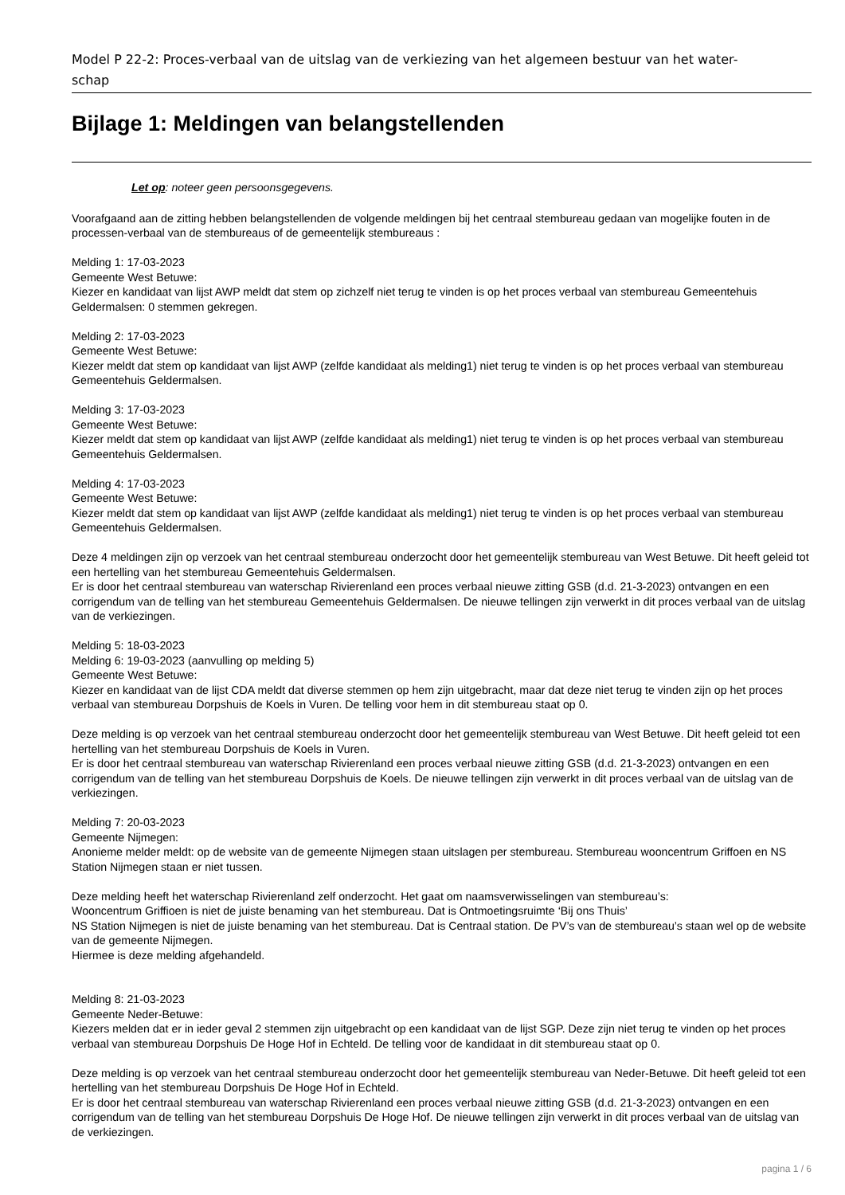Model P 22-2: Proces-verbaal van de uitslag van de verkiezing van het algemeen bestuur van het water-
schap
Bijlage 1: Meldingen van belangstellenden
Let op: noteer geen persoonsgegevens.
Voorafgaand aan de zitting hebben belangstellenden de volgende meldingen bij het centraal stembureau gedaan van mogelijke fouten in de processen-verbaal van de stembureaus of de gemeentelijk stembureaus :
Melding 1: 17-03-2023
Gemeente West Betuwe:
Kiezer en kandidaat van lijst AWP meldt dat stem op zichzelf niet terug te vinden is op het proces verbaal van stembureau Gemeentehuis Geldermalsen: 0 stemmen gekregen.
Melding 2: 17-03-2023
Gemeente West Betuwe:
Kiezer meldt dat stem op kandidaat van lijst AWP (zelfde kandidaat als melding1) niet terug te vinden is op het proces verbaal van stembureau Gemeentehuis Geldermalsen.
Melding 3: 17-03-2023
Gemeente West Betuwe:
Kiezer meldt dat stem op kandidaat van lijst AWP (zelfde kandidaat als melding1) niet terug te vinden is op het proces verbaal van stembureau Gemeentehuis Geldermalsen.
Melding 4: 17-03-2023
Gemeente West Betuwe:
Kiezer meldt dat stem op kandidaat van lijst AWP (zelfde kandidaat als melding1) niet terug te vinden is op het proces verbaal van stembureau Gemeentehuis Geldermalsen.
Deze 4 meldingen zijn op verzoek van het centraal stembureau onderzocht door het gemeentelijk stembureau van West Betuwe. Dit heeft geleid tot een hertelling van het stembureau Gemeentehuis Geldermalsen.
Er is door het centraal stembureau van waterschap Rivierenland een proces verbaal nieuwe zitting GSB (d.d. 21-3-2023) ontvangen en een corrigendum van de telling van het stembureau Gemeentehuis Geldermalsen. De nieuwe tellingen zijn verwerkt in dit proces verbaal van de uitslag van de verkiezingen.
Melding 5: 18-03-2023
Melding 6: 19-03-2023 (aanvulling op melding 5)
Gemeente West Betuwe:
Kiezer en kandidaat van de lijst CDA meldt dat diverse stemmen op hem zijn uitgebracht, maar dat deze niet terug te vinden zijn op het proces verbaal van stembureau Dorpshuis de Koels in Vuren. De telling voor hem in dit stembureau staat op 0.
Deze melding is op verzoek van het centraal stembureau onderzocht door het gemeentelijk stembureau van West Betuwe. Dit heeft geleid tot een hertelling van het stembureau Dorpshuis de Koels in Vuren.
Er is door het centraal stembureau van waterschap Rivierenland een proces verbaal nieuwe zitting GSB (d.d. 21-3-2023) ontvangen en een corrigendum van de telling van het stembureau Dorpshuis de Koels. De nieuwe tellingen zijn verwerkt in dit proces verbaal van de uitslag van de verkiezingen.
Melding 7: 20-03-2023
Gemeente Nijmegen:
Anonieme melder meldt: op de website van de gemeente Nijmegen staan uitslagen per stembureau. Stembureau wooncentrum Griffoen en NS Station Nijmegen staan er niet tussen.
Deze melding heeft het waterschap Rivierenland zelf onderzocht. Het gaat om naamsverwisselingen van stembureau’s:
Wooncentrum Griffioen is niet de juiste benaming van het stembureau. Dat is Ontmoetingsruimte ‘Bij ons Thuis’
NS Station Nijmegen is niet de juiste benaming van het stembureau. Dat is Centraal station. De PV’s van de stembureau’s staan wel op de website van de gemeente Nijmegen.
Hiermee is deze melding afgehandeld.
Melding 8: 21-03-2023
Gemeente Neder-Betuwe:
Kiezers melden dat er in ieder geval 2 stemmen zijn uitgebracht op een kandidaat van de lijst SGP. Deze zijn niet terug te vinden op het proces verbaal van stembureau Dorpshuis De Hoge Hof in Echteld. De telling voor de kandidaat in dit stembureau staat op 0.
Deze melding is op verzoek van het centraal stembureau onderzocht door het gemeentelijk stembureau van Neder-Betuwe. Dit heeft geleid tot een hertelling van het stembureau Dorpshuis De Hoge Hof in Echteld.
Er is door het centraal stembureau van waterschap Rivierenland een proces verbaal nieuwe zitting GSB (d.d. 21-3-2023) ontvangen en een corrigendum van de telling van het stembureau Dorpshuis De Hoge Hof. De nieuwe tellingen zijn verwerkt in dit proces verbaal van de uitslag van de verkiezingen.
pagina 1 / 6